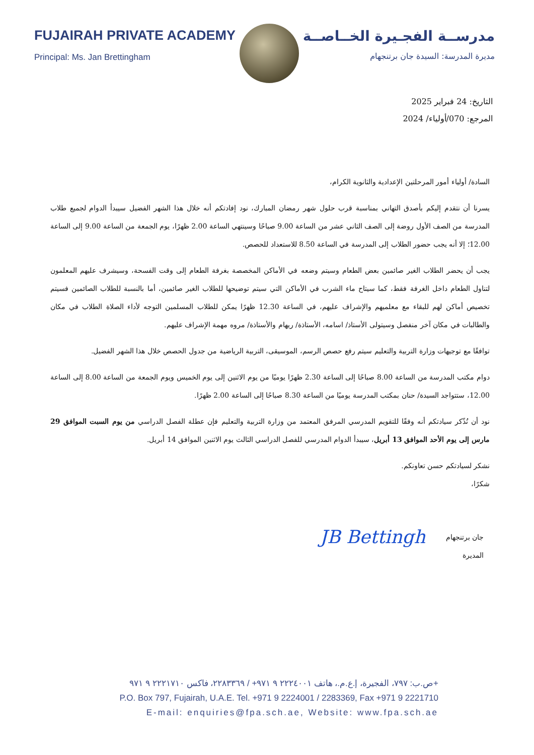FUJAIRAH PRIVATE ACADEMY
Principal: Ms. Jan Brettingham
مدرســة الفجـيرة الخــاصــة
مديرة المدرسة: السيدة جان برتنجهام
التاريخ: 24 فبراير 2025
المرجع: 070/أولياء/ 2024
السادة/ أولياء أمور المرحلتين الإعدادية والثانوية الكرام،
يسرنا أن نتقدم إليكم بأصدق التهاني بمناسبة قرب حلول شهر رمضان المبارك، نود إفادتكم أنه خلال هذا الشهر الفضيل سيبدأ الدوام لجميع طلاب المدرسة من الصف الأول روضة إلى الصف الثاني عشر من الساعة 9.00 صباحًا وسينتهي الساعة 2.00 ظهرًا، يوم الجمعة من الساعة 9.00 إلى الساعة 12.00؛ إلا أنه يجب حضور الطلاب إلى المدرسة في الساعة 8.50 للاستعداد للحصص.
يجب أن يحضر الطلاب الغير صائمين بعض الطعام وسيتم وضعه في الأماكن المخصصة بغرفة الطعام إلى وقت الفسحة، وسيشرف عليهم المعلمون لتناول الطعام داخل الغرفة فقط، كما سيتاح ماء الشرب في الأماكن التي سيتم توضيحها للطلاب الغير صائمين، أما بالنسبة للطلاب الصائمين فسيتم تخصيص أماكن لهم للبقاء مع معلميهم والإشراف عليهم، في الساعة 12.30 ظهرًا يمكن للطلاب المسلمين التوجه لأداء الصلاة الطلاب في مكان والطالبات في مكان آخر منفصل وسيتولى الأستاذ/ اسامه، الأستاذة/ ريهام والأستاذة/ مروه مهمة الإشراف عليهم.
توافقًا مع توجيهات وزارة التربية والتعليم سيتم رفع حصص الرسم، الموسيقى، التربية الرياضية من جدول الحصص خلال هذا الشهر الفضيل.
دوام مكتب المدرسة من الساعة 8.00 صباحًا إلى الساعة 2.30 ظهرًا يوميًا من يوم الاثنين إلى يوم الخميس ويوم الجمعة من الساعة 8.00 إلى الساعة 12.00، ستتواجد السيدة/ حنان بمكتب المدرسة يوميًا من الساعة 8.30 صباحًا إلى الساعة 2.00 ظهرًا.
نود أن نُذّكر سيادتكم أنه وفقًا للتقويم المدرسي المرفق المعتمد من وزارة التربية والتعليم فإن عطلة الفصل الدراسي من يوم السبت الموافق 29 مارس إلى يوم الأحد الموافق 13 أبريل، سيبدأ الدوام المدرسي للفصل الدراسي الثالث يوم الاثنين الموافق 14 أبريل.
نشكر لسيادتكم حسن تعاونكم.
شكرًا،
جان برتنجهام
المديرة
JB Bettingh
ص.ب: ٧٩٧، الفجيرة، إ.ع.م.، هاتف ٢٢٢٤٠٠١ ٩ ٩٧١+ / ٢٢٨٣٣٦٩، فاكس ٢٢٢١٧١٠ ٩ ٩٧١+
P.O. Box 797, Fujairah, U.A.E. Tel. +971 9 2224001 / 2283369, Fax +971 9 2221710
E-mail: enquiries@fpa.sch.ae, Website: www.fpa.sch.ae